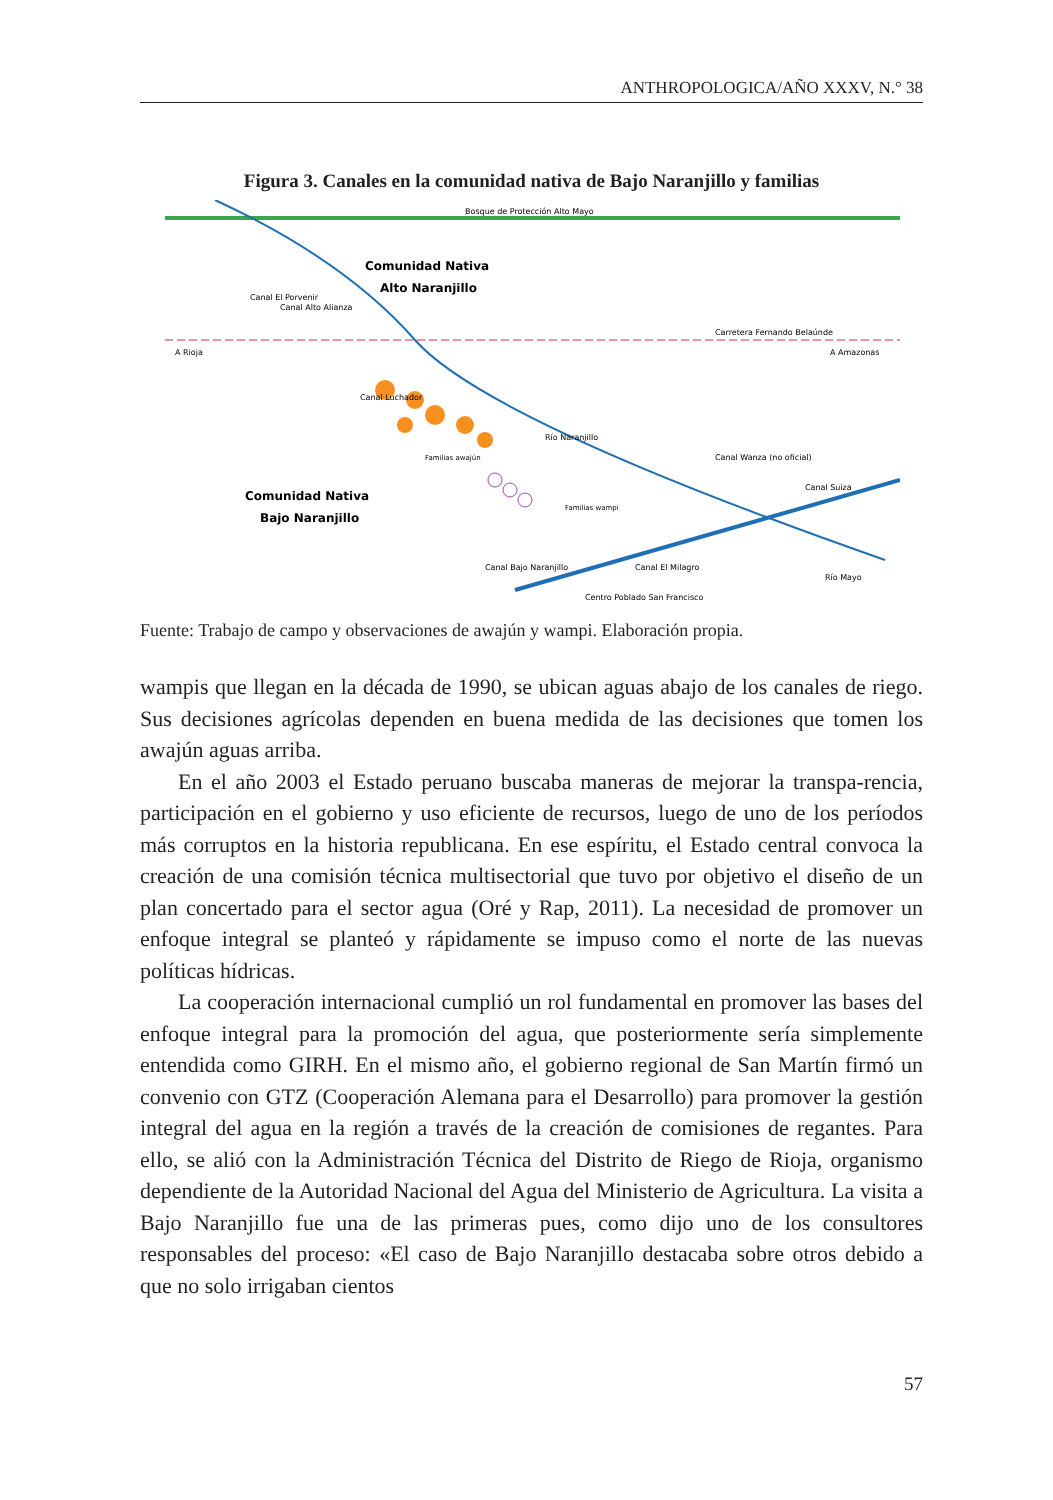ANTHROPOLOGICA/AÑO XXXV, N.° 38
Figura 3. Canales en la comunidad nativa de Bajo Naranjillo y familias
Bosque de Protección Alto Mayo
Carretera Fernando Belaúnde
A Rioja
A Amazonas
Comunidad Nativa
Alto Naranjillo
Comunidad Nativa
Bajo Naranjillo
Río Naranjillo
Canal Wanza (no oficial)
Canal Suiza
Río Mayo
Centro Poblado San Francisco
Canal El Porvenir
Canal Alto Alianza
Canal Luchador
Canal Bajo Naranjillo
Canal El Milagro
Familias awajún
Familias wampi
Fuente: Trabajo de campo y observaciones de awajún y wampi. Elaboración propia.
wampis que llegan en la década de 1990, se ubican aguas abajo de los canales de riego. Sus decisiones agrícolas dependen en buena medida de las decisiones que tomen los awajún aguas arriba.
En el año 2003 el Estado peruano buscaba maneras de mejorar la transpa-rencia, participación en el gobierno y uso eficiente de recursos, luego de uno de los períodos más corruptos en la historia republicana. En ese espíritu, el Estado central convoca la creación de una comisión técnica multisectorial que tuvo por objetivo el diseño de un plan concertado para el sector agua (Oré y Rap, 2011). La necesidad de promover un enfoque integral se planteó y rápidamente se impuso como el norte de las nuevas políticas hídricas.
La cooperación internacional cumplió un rol fundamental en promover las bases del enfoque integral para la promoción del agua, que posteriormente sería simplemente entendida como GIRH. En el mismo año, el gobierno regional de San Martín firmó un convenio con GTZ (Cooperación Alemana para el Desarrollo) para promover la gestión integral del agua en la región a través de la creación de comisiones de regantes. Para ello, se alió con la Administración Técnica del Distrito de Riego de Rioja, organismo dependiente de la Autoridad Nacional del Agua del Ministerio de Agricultura. La visita a Bajo Naranjillo fue una de las primeras pues, como dijo uno de los consultores responsables del proceso: «El caso de Bajo Naranjillo destacaba sobre otros debido a que no solo irrigaban cientos
57